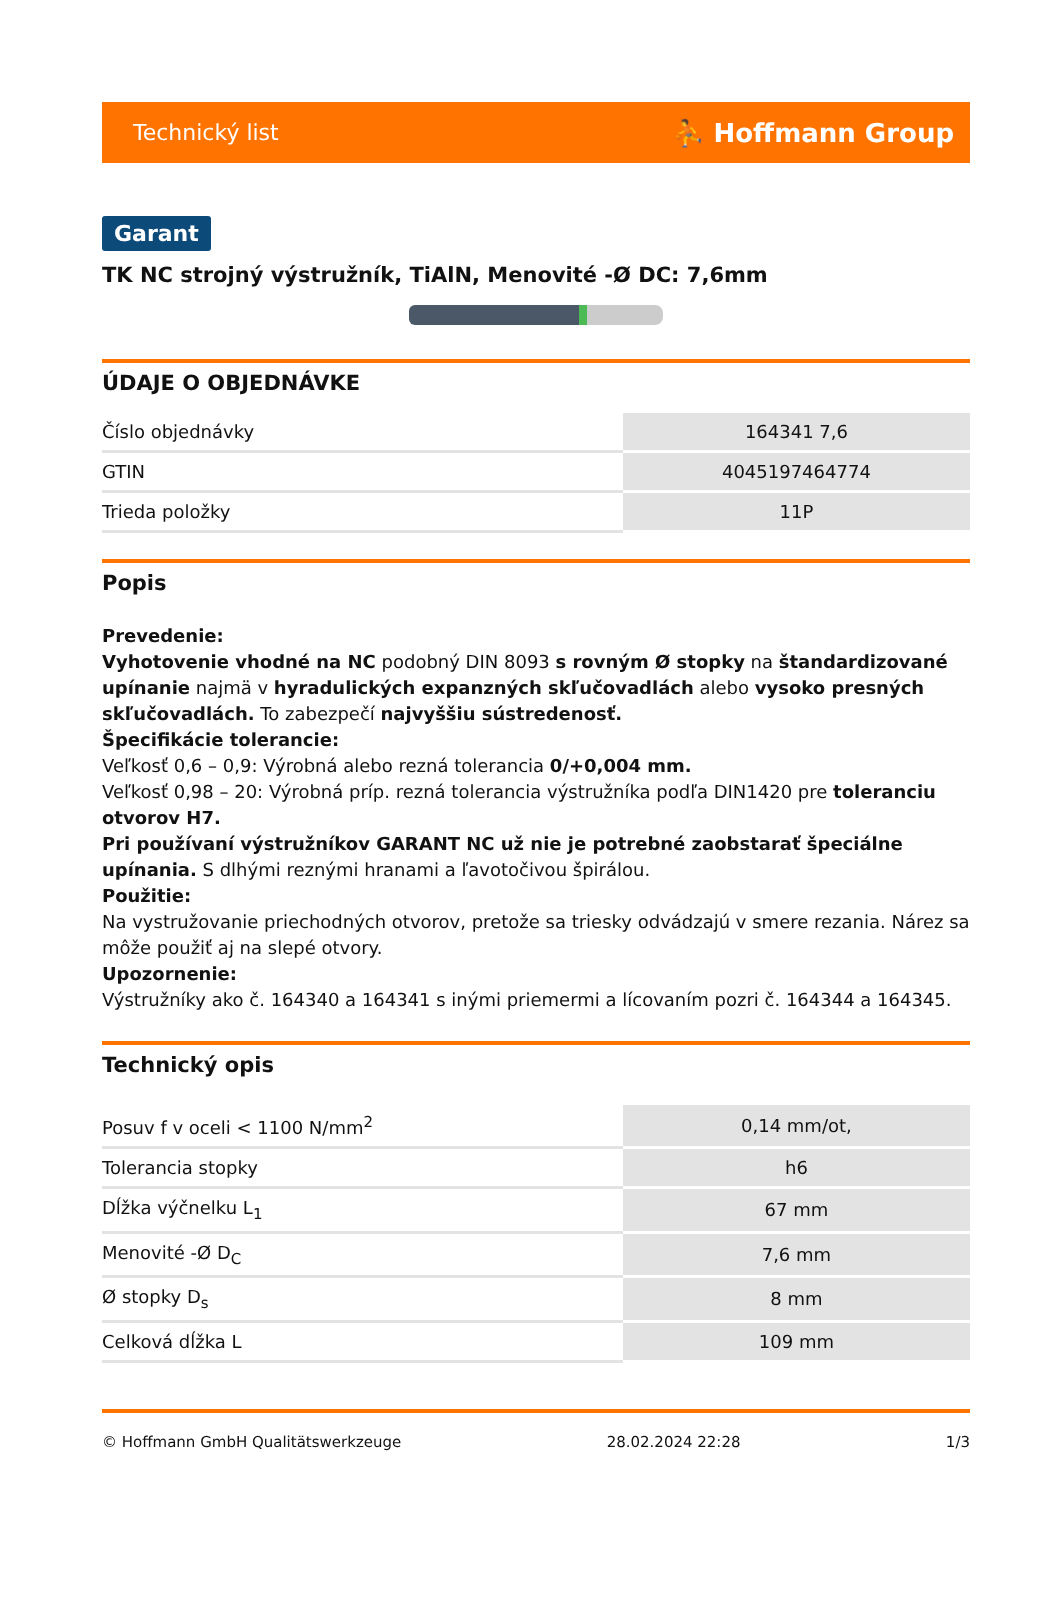Technický list ⛹ Hoffmann Group
Garant
TK NC strojný výstružník, TiAlN, Menovité -Ø DC: 7,6mm
ÚDAJE O OBJEDNÁVKE
| Číslo objednávky | 164341 7,6 |
| GTIN | 4045197464774 |
| Trieda položky | 11P |
Popis
Prevedenie:
Vyhotovenie vhodné na NC podobný DIN 8093 s rovným Ø stopky na štandardizované upínanie najmä v hyradulických expanzných skľučovadlách alebo vysoko presných skľučovadlách. To zabezpečí najvyššiu sústredenosť.
Špecifikácie tolerancie:
Veľkosť 0,6 – 0,9: Výrobná alebo rezná tolerancia 0/+0,004 mm.
Veľkosť 0,98 – 20: Výrobná príp. rezná tolerancia výstružníka podľa DIN1420 pre toleranciu otvorov H7.
Pri používaní výstružníkov GARANT NC už nie je potrebné zaobstarať špeciálne upínania. S dlhými reznými hranami a ľavotočivou špirálou.
Použitie:
Na vystružovanie priechodných otvorov, pretože sa triesky odvádzajú v smere rezania. Nárez sa môže použiť aj na slepé otvory.
Upozornenie:
Výstružníky ako č. 164340 a 164341 s inými priemermi a lícovaním pozri č. 164344 a 164345.
Technický opis
| Posuv f v oceli < 1100 N/mm<sup>2</sup> | 0,14 mm/ot, |
| Tolerancia stopky | h6 |
| Dĺžka výčnelku L<sub>1</sub> | 67 mm |
| Menovité -Ø D<sub>C</sub> | 7,6 mm |
| Ø stopky D<sub>s</sub> | 8 mm |
| Celková dĺžka L | 109 mm |
© Hoffmann GmbH Qualitätswerkzeuge 28.02.2024 22:28 1/3